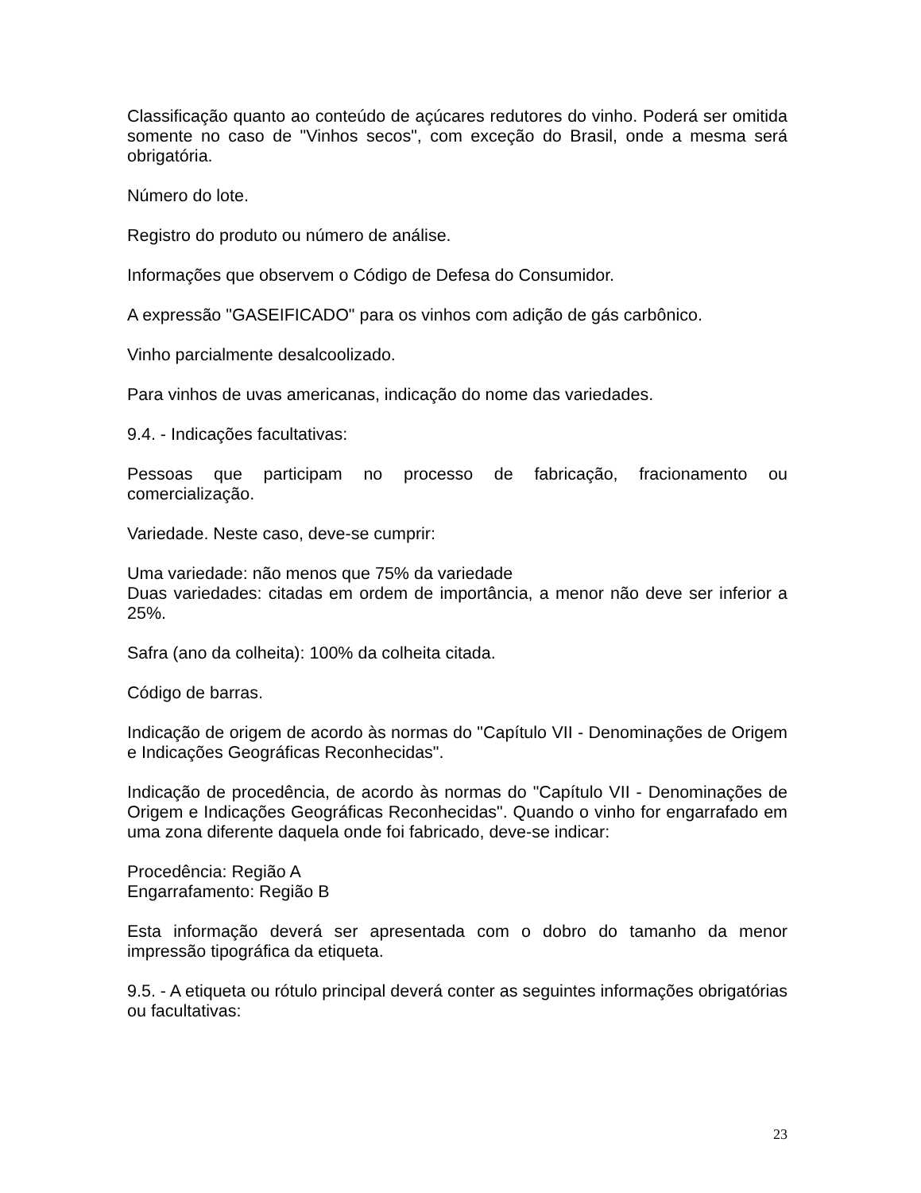Classificação quanto ao conteúdo de açúcares redutores do vinho. Poderá ser omitida somente no caso de "Vinhos secos", com exceção do Brasil, onde a mesma será obrigatória.
Número do lote.
Registro do produto ou número de análise.
Informações que observem o Código de Defesa do Consumidor.
A expressão "GASEIFICADO" para os vinhos com adição de gás carbônico.
Vinho parcialmente desalcoolizado.
Para vinhos de uvas americanas, indicação do nome das variedades.
9.4. - Indicações facultativas:
Pessoas que participam no processo de fabricação, fracionamento ou comercialização.
Variedade. Neste caso, deve-se cumprir:
Uma variedade: não menos que 75% da variedade
Duas variedades: citadas em ordem de importância, a menor não deve ser inferior a 25%.
Safra (ano da colheita): 100% da colheita citada.
Código de barras.
Indicação de origem de acordo às normas do "Capítulo VII - Denominações de Origem e Indicações Geográficas Reconhecidas".
Indicação de procedência, de acordo às normas do "Capítulo VII - Denominações de Origem e Indicações Geográficas Reconhecidas". Quando o vinho for engarrafado em uma zona diferente daquela onde foi fabricado, deve-se indicar:
Procedência: Região A
Engarrafamento: Região B
Esta informação deverá ser apresentada com o dobro do tamanho da menor impressão tipográfica da etiqueta.
9.5. - A etiqueta ou rótulo principal deverá conter as seguintes informações obrigatórias ou facultativas:
23